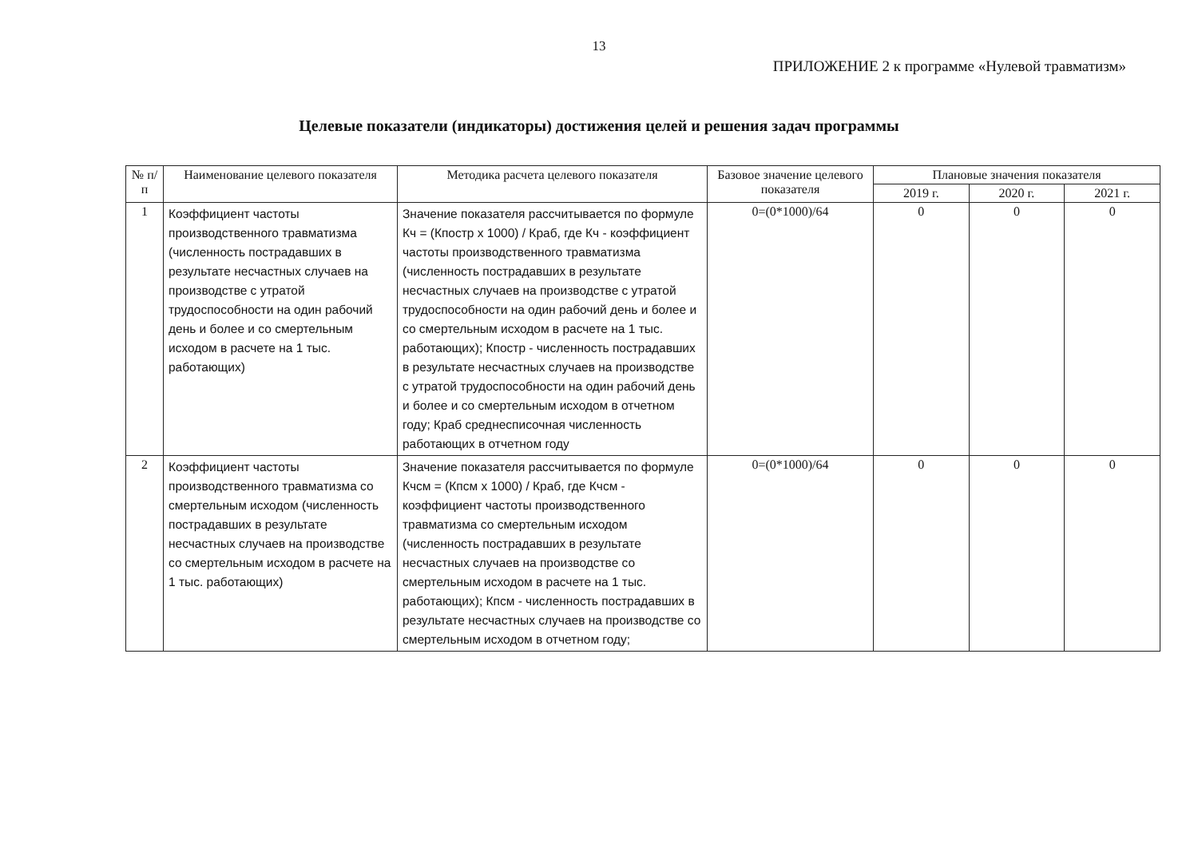13
ПРИЛОЖЕНИЕ 2 к программе «Нулевой травматизм»
Целевые показатели (индикаторы) достижения целей и решения задач программы
| № п/п | Наименование целевого показателя | Методика расчета целевого показателя | Базовое значение целевого показателя | Плановые значения показателя | | |
| --- | --- | --- | --- | --- | --- | --- |
| | | | | 2019 г. | 2020 г. | 2021 г. |
| 1 | Коэффициент частоты производственного травматизма (численность пострадавших в результате несчастных случаев на производстве с утратой трудоспособности на один рабочий день и более и со смертельным исходом в расчете на 1 тыс. работающих) | Значение показателя рассчитывается по формуле Кч = (Кпостр х 1000) / Краб, где Кч - коэффициент частоты производственного травматизма (численность пострадавших в результате несчастных случаев на производстве с утратой трудоспособности на один рабочий день и более и со смертельным исходом в расчете на 1 тыс. работающих); Кпостр - численность пострадавших в результате несчастных случаев на производстве с утратой трудоспособности на один рабочий день и более и со смертельным исходом в отчетном году; Краб среднесписочная численность работающих в отчетном году | 0=(0*1000)/64 | 0 | 0 | 0 |
| 2 | Коэффициент частоты производственного травматизма со смертельным исходом (численность пострадавших в результате несчастных случаев на производстве со смертельным исходом в расчете на 1 тыс. работающих) | Значение показателя рассчитывается по формуле Кчсм = (Кпсм х 1000) / Краб, где Кчсм - коэффициент частоты производственного травматизма со смертельным исходом (численность пострадавших в результате несчастных случаев на производстве со смертельным исходом в расчете на 1 тыс. работающих); Кпсм - численность пострадавших в результате несчастных случаев на производстве со смертельным исходом в отчетном году; | 0=(0*1000)/64 | 0 | 0 | 0 |